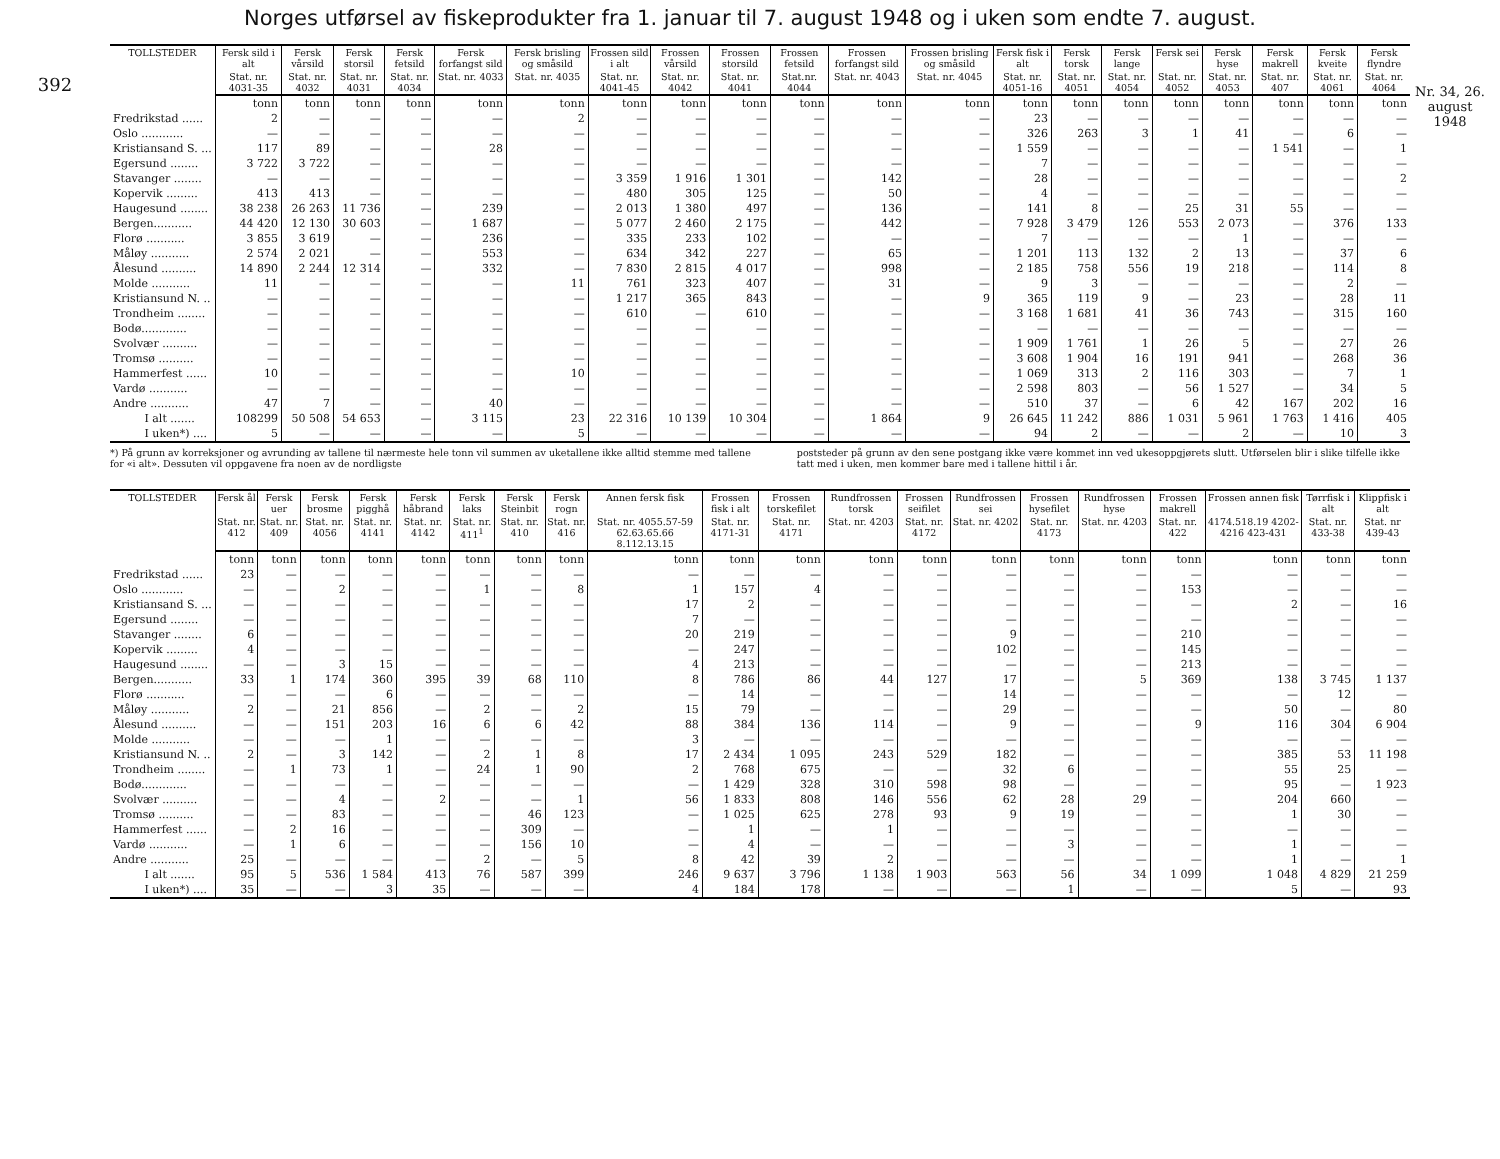Norges utførsel av fiskeprodukter fra 1. januar til 7. august 1948 og i uken som endte 7. august.
392
| TOLLSTEDER | Fersk sild i alt | Fersk vårsild | Fersk storsil | Fersk fetsild | Fersk forfangst sild | Fersk brisling og småsild | Frossen sild i alt | Frossen vårsild | Frossen storsild | Frossen fetsild | Frossen forfangst sild | Frossen brisling og småsild | Fersk fisk i alt | Fersk torsk | Fersk lange | Fersk sei | Fersk hyse | Fersk makrell | Fersk kveite | Fersk flyndre |
| --- | --- | --- | --- | --- | --- | --- | --- | --- | --- | --- | --- | --- | --- | --- | --- | --- | --- | --- | --- | --- |
| | Stat. nr. 4031-35 | Stat. nr. 4032 | Stat. nr. 4031 | Stat. nr. 4034 | Stat. nr. 4033 | Stat. nr. 4035 | Stat. nr. 4041-45 | Stat. nr. 4042 | Stat. nr. 4041 | Stat.nr. 4044 | Stat. nr. 4043 | Stat. nr. 4045 | Stat. nr. 4051-16 | Stat. nr. 4051 | Stat. nr. 4054 | Stat. nr. 4052 | Stat. nr. 4053 | Stat. nr. 407 | Stat. nr. 4061 | Stat. nr. 4064 |
| | tonn | tonn | tonn | tonn | tonn | tonn | tonn | tonn | tonn | tonn | tonn | tonn | tonn | tonn | tonn | tonn | tonn | tonn | tonn | tonn |
| Fredrikstad ...... | 2 | — | — | — | — | 2 | — | — | — | — | — | — | 23 | — | — | — | — | — | — | — |
| Oslo ............ | — | — | — | — | — | — | — | — | — | — | — | — | 326 | 263 | 3 | 1 | 41 | — | 6 | — |
| Kristiansand S. ... | 117 | 89 | — | — | 28 | — | — | — | — | — | — | — | 1 559 | — | — | — | — | 1 541 | — | 1 |
| Egersund ........ | 3 722 | 3 722 | — | — | — | — | — | — | — | — | — | — | 7 | — | — | — | — | — | — | — |
| Stavanger ........ | — | — | — | — | — | — | 3 359 | 1 916 | 1 301 | — | 142 | — | 28 | — | — | — | — | — | — | 2 |
| Kopervik ......... | 413 | 413 | — | — | — | — | 480 | 305 | 125 | — | 50 | — | 4 | — | — | — | — | — | — | — |
| Haugesund ........ | 38 238 | 26 263 | 11 736 | — | 239 | — | 2 013 | 1 380 | 497 | — | 136 | — | 141 | 8 | — | 25 | 31 | 55 | — | — |
| Bergen........... | 44 420 | 12 130 | 30 603 | — | 1 687 | — | 5 077 | 2 460 | 2 175 | — | 442 | — | 7 928 | 3 479 | 126 | 553 | 2 073 | — | 376 | 133 |
| Florø ........... | 3 855 | 3 619 | — | — | 236 | — | 335 | 233 | 102 | — | — | — | 7 | — | — | — | 1 | — | — | — |
| Måløy ........... | 2 574 | 2 021 | — | — | 553 | — | 634 | 342 | 227 | — | 65 | — | 1 201 | 113 | 132 | 2 | 13 | — | 37 | 6 |
| Ålesund .......... | 14 890 | 2 244 | 12 314 | — | 332 | — | 7 830 | 2 815 | 4 017 | — | 998 | — | 2 185 | 758 | 556 | 19 | 218 | — | 114 | 8 |
| Molde ........... | 11 | — | — | — | — | 11 | 761 | 323 | 407 | — | 31 | — | 9 | 3 | — | — | — | — | 2 | — |
| Kristiansund N. .. | — | — | — | — | — | — | 1 217 | 365 | 843 | — | — | 9 | 365 | 119 | 9 | — | 23 | — | 28 | 11 |
| Trondheim ........ | — | — | — | — | — | — | 610 | — | 610 | — | — | — | 3 168 | 1 681 | 41 | 36 | 743 | — | 315 | 160 |
| Bodø............. | — | — | — | — | — | — | — | — | — | — | — | — | — | — | — | — | — | — | — | — |
| Svolvær .......... | — | — | — | — | — | — | — | — | — | — | — | — | 1 909 | 1 761 | 1 | 26 | 5 | — | 27 | 26 |
| Tromsø .......... | — | — | — | — | — | — | — | — | — | — | — | — | 3 608 | 1 904 | 16 | 191 | 941 | — | 268 | 36 |
| Hammerfest ...... | 10 | — | — | — | — | 10 | — | — | — | — | — | — | 1 069 | 313 | 2 | 116 | 303 | — | 7 | 1 |
| Vardø ........... | — | — | — | — | — | — | — | — | — | — | — | — | 2 598 | 803 | — | 56 | 1 527 | — | 34 | 5 |
| Andre ........... | 47 | 7 | — | — | 40 | — | — | — | — | — | — | — | 510 | 37 | — | 6 | 42 | 167 | 202 | 16 |
| I alt ....... | 108299 | 50 508 | 54 653 | — | 3 115 | 23 | 22 316 | 10 139 | 10 304 | — | 1 864 | 9 | 26 645 | 11 242 | 886 | 1 031 | 5 961 | 1 763 | 1 416 | 405 |
| I uken*) .... | 5 | — | — | — | — | 5 | — | — | — | — | — | — | 94 | 2 | — | — | 2 | — | 10 | 3 |
*) På grunn av korreksjoner og avrunding av tallene til nærmeste hele tonn vil summen av uketallene ikke alltid stemme med tallene for «i alt». Dessuten vil oppgavene fra noen av de nordligste
poststeder på grunn av den sene postgang ikke være kommet inn ved ukesoppgjørets slutt. Utførselen blir i slike tilfelle ikke tatt med i uken, men kommer bare med i tallene hittil i år.
| TOLLSTEDER | Fersk ål | Fersk uer | Fersk brosme | Fersk pigghå | Fersk håbrand | Fersk laks | Fersk Steinbit | Fersk rogn | Annen fersk fisk | Frossen fisk i alt | Frossen torskefilet | Rundfrossen torsk | Frossen seifilet | Rundfrossen sei | Frossen hysefilet | Rundfrossen hyse | Frossen makrell | Frossen annen fisk | Tørrfisk i alt | Klippfisk i alt |
| --- | --- | --- | --- | --- | --- | --- | --- | --- | --- | --- | --- | --- | --- | --- | --- | --- | --- | --- | --- | --- |
| | Stat. nr. 412 | Stat. nr. 409 | Stat. nr. 4056 | Stat. nr. 4141 | Stat. nr. 4142 | Stat. nr. 411<sup>1</sup> | Stat. nr. 410 | Stat. nr. 416 | Stat. nr. 4055.57-59 62.63.65.66 8.112.13.15 | Stat. nr. 4171-31 | Stat. nr. 4171 | Stat. nr. 4203 | Stat. nr. 4172 | Stat. nr. 4202 | Stat. nr. 4173 | Stat. nr. 4203 | Stat. nr. 422 | 4174.518.19 4202-4216 423-431 | Stat. nr. 433-38 | Stat. nr 439-43 |
| | tonn | tonn | tonn | tonn | tonn | tonn | tonn | tonn | tonn | tonn | tonn | tonn | tonn | tonn | tonn | tonn | tonn | tonn | tonn | tonn |
| Fredrikstad ...... | 23 | — | — | — | — | — | — | — | — | — | — | — | — | — | — | — | — | — | — | — |
| Oslo ............ | — | — | 2 | — | — | 1 | — | 8 | 1 | 157 | 4 | — | — | — | — | — | 153 | — | — | — |
| Kristiansand S. ... | — | — | — | — | — | — | — | — | 17 | 2 | — | — | — | — | — | — | — | 2 | — | 16 |
| Egersund ........ | — | — | — | — | — | — | — | — | 7 | — | — | — | — | — | — | — | — | — | — | — |
| Stavanger ........ | 6 | — | — | — | — | — | — | — | 20 | 219 | — | — | — | 9 | — | — | 210 | — | — | — |
| Kopervik ......... | 4 | — | — | — | — | — | — | — | — | 247 | — | — | — | 102 | — | — | 145 | — | — | — |
| Haugesund ........ | — | — | 3 | 15 | — | — | — | — | 4 | 213 | — | — | — | — | — | — | 213 | — | — | — |
| Bergen........... | 33 | 1 | 174 | 360 | 395 | 39 | 68 | 110 | 8 | 786 | 86 | 44 | 127 | 17 | — | 5 | 369 | 138 | 3 745 | 1 137 |
| Florø ........... | — | — | — | 6 | — | — | — | — | — | 14 | — | — | — | 14 | — | — | — | — | 12 | — |
| Måløy ........... | 2 | — | 21 | 856 | — | 2 | — | 2 | 15 | 79 | — | — | — | 29 | — | — | — | 50 | — | 80 |
| Ålesund .......... | — | — | 151 | 203 | 16 | 6 | 6 | 42 | 88 | 384 | 136 | 114 | — | 9 | — | — | 9 | 116 | 304 | 6 904 |
| Molde ........... | — | — | — | 1 | — | — | — | — | 3 | — | — | — | — | — | — | — | — | — | — | — |
| Kristiansund N. .. | 2 | — | 3 | 142 | — | 2 | 1 | 8 | 17 | 2 434 | 1 095 | 243 | 529 | 182 | — | — | — | 385 | 53 | 11 198 |
| Trondheim ........ | — | 1 | 73 | 1 | — | 24 | 1 | 90 | 2 | 768 | 675 | — | — | 32 | 6 | — | — | 55 | 25 | — |
| Bodø............. | — | — | — | — | — | — | — | — | — | 1 429 | 328 | 310 | 598 | 98 | — | — | — | 95 | — | 1 923 |
| Svolvær .......... | — | — | 4 | — | 2 | — | — | 1 | 56 | 1 833 | 808 | 146 | 556 | 62 | 28 | 29 | — | 204 | 660 | — |
| Tromsø .......... | — | — | 83 | — | — | — | 46 | 123 | — | 1 025 | 625 | 278 | 93 | 9 | 19 | — | — | 1 | 30 | — |
| Hammerfest ...... | — | 2 | 16 | — | — | — | 309 | — | — | 1 | — | 1 | — | — | — | — | — | — | — | — |
| Vardø ........... | — | 1 | 6 | — | — | — | 156 | 10 | — | 4 | — | — | — | — | 3 | — | — | 1 | — | — |
| Andre ........... | 25 | — | — | — | — | 2 | — | 5 | 8 | 42 | 39 | 2 | — | — | — | — | — | 1 | — | 1 |
| I alt ....... | 95 | 5 | 536 | 1 584 | 413 | 76 | 587 | 399 | 246 | 9 637 | 3 796 | 1 138 | 1 903 | 563 | 56 | 34 | 1 099 | 1 048 | 4 829 | 21 259 |
| I uken*) .... | 35 | — | — | 3 | 35 | — | — | — | 4 | 184 | 178 | — | — | — | 1 | — | — | 5 | — | 93 |
Nr. 34, 26. august 1948